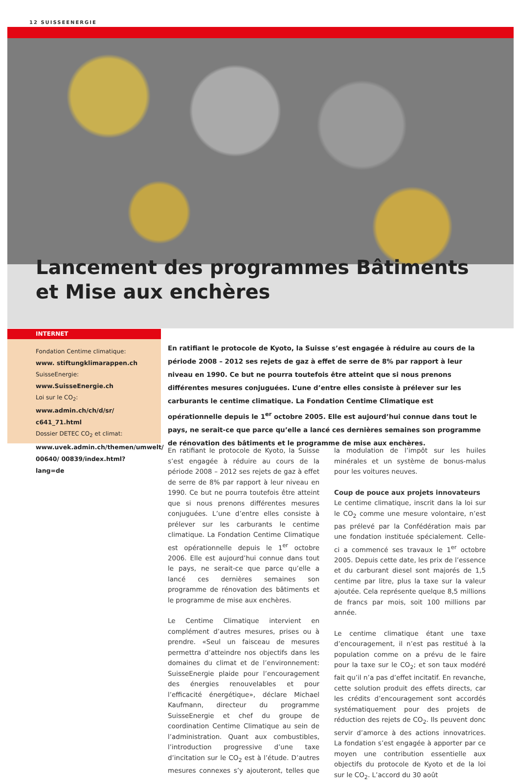12 SUISSEENERGIE
Lancement des programmes Bâtiments
et Mise aux enchères
INTERNET
Fondation Centime climatique:
www. stiftungklimarappen.ch
SuisseEnergie: www.SuisseEnergie.ch
Loi sur le CO<sub>2</sub>: www.admin.ch/ch/d/sr/ c641_71.html
Dossier DETEC CO<sub>2</sub> et climat:
www.uvek.admin.ch/themen/umwelt/ 00640/ 00839/index.html?lang=de
En ratifiant le protocole de Kyoto, la Suisse s’est engagée à réduire au cours de la période 2008 – 2012 ses rejets de gaz à effet de serre de 8% par rapport à leur niveau en 1990. Ce but ne pourra toutefois être atteint que si nous prenons différentes mesures conjuguées. L’une d’entre elles consiste à prélever sur les carburants le centime climatique. La Fondation Centime Climatique est opérationnelle depuis le 1<sup>er</sup> octobre 2005. Elle est aujourd’hui connue dans tout le pays, ne serait-ce que parce qu’elle a lancé ces dernières semaines son programme de rénovation des bâtiments et le programme de mise aux enchères.
En ratifiant le protocole de Kyoto, la Suisse s’est engagée à réduire au cours de la période 2008 – 2012 ses rejets de gaz à effet de serre de 8% par rapport à leur niveau en 1990. Ce but ne pourra toutefois être atteint que si nous prenons différentes mesures conjuguées. L’une d’entre elles consiste à prélever sur les carburants le centime climatique. La Fondation Centime Climatique est opérationnelle depuis le 1<sup>er</sup> octobre 2006. Elle est aujourd’hui connue dans tout le pays, ne serait-ce que parce qu’elle a lancé ces dernières semaines son programme de rénovation des bâtiments et le programme de mise aux enchères.
Le Centime Climatique intervient en complément d’autres mesures, prises ou à prendre. «Seul un faisceau de mesures permettra d’atteindre nos objectifs dans les domaines du climat et de l’environnement: SuisseEnergie plaide pour l’encouragement des énergies renouvelables et pour l’efficacité énergétique», déclare Michael Kaufmann, directeur du programme SuisseEnergie et chef du groupe de coordination Centime Climatique au sein de l’administration. Quant aux combustibles, l’introduction progressive d’une taxe d’incitation sur le CO<sub>2</sub> est à l’étude. D’autres mesures connexes s’y ajouteront, telles que la modulation de l’impôt sur les huiles minérales et un système de bonus-malus pour les voitures neuves.
Coup de pouce aux projets innovateurs
Le centime climatique, inscrit dans la loi sur le CO<sub>2</sub> comme une mesure volontaire, n’est pas prélevé par la Confédération mais par une fondation instituée spécialement. Celle-ci a commencé ses travaux le 1<sup>er</sup> octobre 2005. Depuis cette date, les prix de l’essence et du carburant diesel sont majorés de 1,5 centime par litre, plus la taxe sur la valeur ajoutée. Cela représente quelque 8,5 millions de francs par mois, soit 100 millions par année.
Le centime climatique étant une taxe d’encouragement, il n’est pas restitué à la population comme on a prévu de le faire pour la taxe sur le CO<sub>2</sub>; et son taux modéré fait qu’il n’a pas d’effet incitatif. En revanche, cette solution produit des effets directs, car les crédits d’encouragement sont accordés systématiquement pour des projets de réduction des rejets de CO<sub>2</sub>. Ils peuvent donc servir d’amorce à des actions innovatrices. La fondation s’est engagée à apporter par ce moyen une contribution essentielle aux objectifs du protocole de Kyoto et de la loi sur le CO<sub>2</sub>. L’accord du 30 août